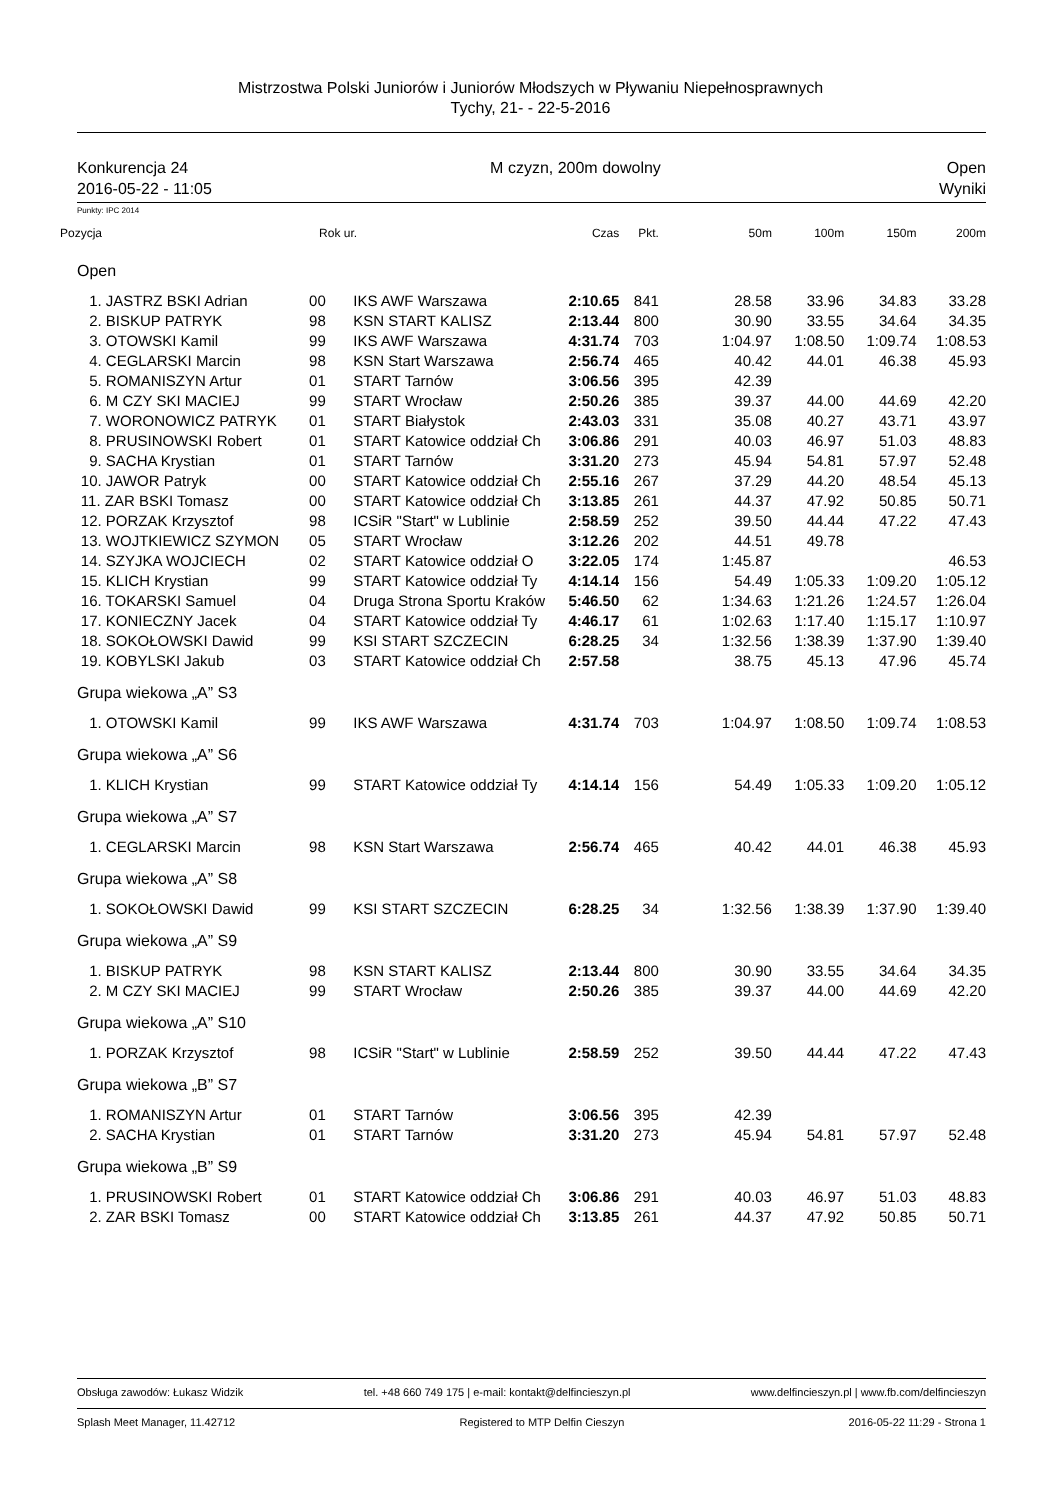Mistrzostwa Polski Juniorów i Juniorów Młodszych w Pływaniu Niepełnosprawnych
Tychy, 21- - 22-5-2016
Konkurencja 24
2016-05-22 - 11:05
M czyzn, 200m dowolny Open
Wyniki
Punkty: IPC 2014
| Pozycja | Rok ur. | | Czas | Pkt. | 50m | 100m | 150m | 200m |
| --- | --- | --- | --- | --- | --- | --- | --- | --- |
| Open | | | | | | | | |
| 1. JASTRZ BSKI Adrian | 00 | IKS AWF Warszawa | 2:10.65 | 841 | 28.58 | 33.96 | 34.83 | 33.28 |
| 2. BISKUP PATRYK | 98 | KSN START KALISZ | 2:13.44 | 800 | 30.90 | 33.55 | 34.64 | 34.35 |
| 3. OTOWSKI Kamil | 99 | IKS AWF Warszawa | 4:31.74 | 703 | 1:04.97 | 1:08.50 | 1:09.74 | 1:08.53 |
| 4. CEGLARSKI Marcin | 98 | KSN Start Warszawa | 2:56.74 | 465 | 40.42 | 44.01 | 46.38 | 45.93 |
| 5. ROMANISZYN Artur | 01 | START Tarnów | 3:06.56 | 395 | 42.39 | | | |
| 6. M CZY SKI MACIEJ | 99 | START Wrocław | 2:50.26 | 385 | 39.37 | 44.00 | 44.69 | 42.20 |
| 7. WORONOWICZ PATRYK | 01 | START Białystok | 2:43.03 | 331 | 35.08 | 40.27 | 43.71 | 43.97 |
| 8. PRUSINOWSKI Robert | 01 | START Katowice oddział Ch | 3:06.86 | 291 | 40.03 | 46.97 | 51.03 | 48.83 |
| 9. SACHA Krystian | 01 | START Tarnów | 3:31.20 | 273 | 45.94 | 54.81 | 57.97 | 52.48 |
| 10. JAWOR Patryk | 00 | START Katowice oddział Ch | 2:55.16 | 267 | 37.29 | 44.20 | 48.54 | 45.13 |
| 11. ZAR BSKI Tomasz | 00 | START Katowice oddział Ch | 3:13.85 | 261 | 44.37 | 47.92 | 50.85 | 50.71 |
| 12. PORZAK Krzysztof | 98 | ICSiR "Start" w Lublinie | 2:58.59 | 252 | 39.50 | 44.44 | 47.22 | 47.43 |
| 13. WOJTKIEWICZ SZYMON | 05 | START Wrocław | 3:12.26 | 202 | 44.51 | 49.78 | | |
| 14. SZYJKA WOJCIECH | 02 | START Katowice oddział O | 3:22.05 | 174 | 1:45.87 | | | 46.53 |
| 15. KLICH Krystian | 99 | START Katowice oddział Ty | 4:14.14 | 156 | 54.49 | 1:05.33 | 1:09.20 | 1:05.12 |
| 16. TOKARSKI Samuel | 04 | Druga Strona Sportu Kraków | 5:46.50 | 62 | 1:34.63 | 1:21.26 | 1:24.57 | 1:26.04 |
| 17. KONIECZNY Jacek | 04 | START Katowice oddział Ty | 4:46.17 | 61 | 1:02.63 | 1:17.40 | 1:15.17 | 1:10.97 |
| 18. SOKOŁOWSKI Dawid | 99 | KSI START SZCZECIN | 6:28.25 | 34 | 1:32.56 | 1:38.39 | 1:37.90 | 1:39.40 |
| 19. KOBYLSKI Jakub | 03 | START Katowice oddział Ch | 2:57.58 | | 38.75 | 45.13 | 47.96 | 45.74 |
| Grupa wiekowa „A” S3 | | | | | | | | |
| 1. OTOWSKI Kamil | 99 | IKS AWF Warszawa | 4:31.74 | 703 | 1:04.97 | 1:08.50 | 1:09.74 | 1:08.53 |
| Grupa wiekowa „A” S6 | | | | | | | | |
| 1. KLICH Krystian | 99 | START Katowice oddział Ty | 4:14.14 | 156 | 54.49 | 1:05.33 | 1:09.20 | 1:05.12 |
| Grupa wiekowa „A” S7 | | | | | | | | |
| 1. CEGLARSKI Marcin | 98 | KSN Start Warszawa | 2:56.74 | 465 | 40.42 | 44.01 | 46.38 | 45.93 |
| Grupa wiekowa „A” S8 | | | | | | | | |
| 1. SOKOŁOWSKI Dawid | 99 | KSI START SZCZECIN | 6:28.25 | 34 | 1:32.56 | 1:38.39 | 1:37.90 | 1:39.40 |
| Grupa wiekowa „A” S9 | | | | | | | | |
| 1. BISKUP PATRYK | 98 | KSN START KALISZ | 2:13.44 | 800 | 30.90 | 33.55 | 34.64 | 34.35 |
| 2. M CZY SKI MACIEJ | 99 | START Wrocław | 2:50.26 | 385 | 39.37 | 44.00 | 44.69 | 42.20 |
| Grupa wiekowa „A” S10 | | | | | | | | |
| 1. PORZAK Krzysztof | 98 | ICSiR "Start" w Lublinie | 2:58.59 | 252 | 39.50 | 44.44 | 47.22 | 47.43 |
| Grupa wiekowa „B” S7 | | | | | | | | |
| 1. ROMANISZYN Artur | 01 | START Tarnów | 3:06.56 | 395 | 42.39 | | | |
| 2. SACHA Krystian | 01 | START Tarnów | 3:31.20 | 273 | 45.94 | 54.81 | 57.97 | 52.48 |
| Grupa wiekowa „B” S9 | | | | | | | | |
| 1. PRUSINOWSKI Robert | 01 | START Katowice oddział Ch | 3:06.86 | 291 | 40.03 | 46.97 | 51.03 | 48.83 |
| 2. ZAR BSKI Tomasz | 00 | START Katowice oddział Ch | 3:13.85 | 261 | 44.37 | 47.92 | 50.85 | 50.71 |
Obsługa zawodów: Łukasz Widzik tel. +48 660 749 175 | e-mail: kontakt@delfincieszyn.pl www.delfincieszyn.pl | www.fb.com/delfincieszyn
Splash Meet Manager, 11.42712 Registered to MTP Delfin Cieszyn 2016-05-22 11:29 - Strona 1